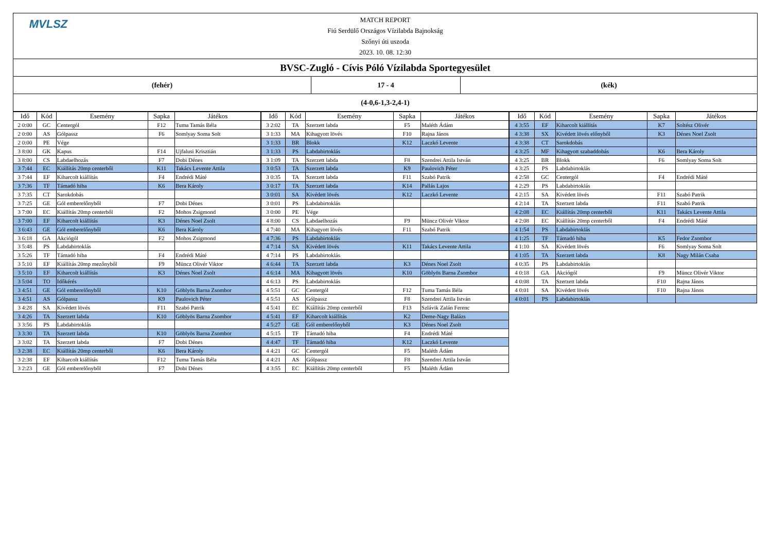MVLSZ
MATCH REPORT
Fiú Serdülő Országos Vízilabda Bajnokság
Szőnyi úti uszoda
2023. 10. 08. 12:30
BVSC-Zugló - Cívis Póló Vízilabda Sportegyesület
(fehér) 17 - 4 (kék)
(4-0,6-1,3-2,4-1)
| Idő | Kód | Esemény | Sapka | Játékos |
| --- | --- | --- | --- | --- |
| 2 0:00 | GC | Centergól | F12 | Tuma Tamás Béla |
| 2 0:00 | AS | Gólpassz | F6 | Somlyay Soma Solt |
| 2 0:00 | PE | Vége | | |
| 3 8:00 | GK | Kapus | F14 | Ujfalusi Krisztián |
| 3 8:00 | CS | Labdaelhozás | F7 | Dobi Dénes |
| 3 7:44 | EC | Kiállítás 20mp centerből | K11 | Takács Levente Attila |
| 3 7:44 | EF | Kiharcolt kiállítás | F4 | Endrédi Máté |
| 3 7:36 | TF | Támadó hiba | K6 | Bera Károly |
| 3 7:35 | CT | Sarokdobás | | |
| 3 7:25 | GE | Gól emberelőnyből | F7 | Dobi Dénes |
| 3 7:00 | EC | Kiállítás 20mp centerből | F2 | Mohos Zsigmond |
| 3 7:00 | EF | Kiharcolt kiállítás | K3 | Dénes Noel Zsolt |
| 3 6:43 | GE | Gól emberelőnyből | K6 | Bera Károly |
| 3 6:18 | GA | Akciógól | F2 | Mohos Zsigmond |
| 3 5:48 | PS | Labdabirtoklás | | |
| 3 5:26 | TF | Támadó hiba | F4 | Endrédi Máté |
| 3 5:10 | EF | Kiállítás 20mp mezőnyből | F9 | Müncz Olivér Viktor |
| 3 5:10 | EF | Kiharcolt kiállítás | K3 | Dénes Noel Zsolt |
| 3 5:04 | TO | Időkérés | | |
| 3 4:51 | GE | Gól emberelőnyből | K10 | Göblyös Barna Zsombor |
| 3 4:51 | AS | Gólpassz | K9 | Paulovich Péter |
| 3 4:28 | SA | Kivédett lövés | F11 | Szabó Patrik |
| 3 4:26 | TA | Szerzett labda | K10 | Göblyös Barna Zsombor |
| 3 3:56 | PS | Labdabirtoklás | | |
| 3 3:30 | TA | Szerzett labda | K10 | Göblyös Barna Zsombor |
| 3 3:02 | TA | Szerzett labda | F7 | Dobi Dénes |
| 3 2:38 | EC | Kiállítás 20mp centerből | K6 | Bera Károly |
| 3 2:38 | EF | Kiharcolt kiállítás | F12 | Tuma Tamás Béla |
| 3 2:23 | GE | Gól emberelőnyből | F7 | Dobi Dénes |
| Idő | Kód | Esemény | Sapka | Játékos |
| --- | --- | --- | --- | --- |
| 3 2:02 | TA | Szerzett labda | F5 | Maléth Ádám |
| 3 1:33 | MA | Kihagyott lövés | F10 | Rajna János |
| 3 1:33 | BR | Blokk | K12 | Laczkó Levente |
| 3 1:33 | PS | Labdabirtoklás | | |
| 3 1:09 | TA | Szerzett labda | F8 | Szendrei Attila István |
| 3 0:53 | TA | Szerzett labda | K9 | Paulovich Péter |
| 3 0:35 | TA | Szerzett labda | F11 | Szabó Patrik |
| 3 0:17 | TA | Szerzett labda | K14 | Pallás Lajos |
| 3 0:01 | SA | Kivédett lövés | K12 | Laczkó Levente |
| 3 0:01 | PS | Labdabirtoklás | | |
| 3 0:00 | PE | Vége | | |
| 4 8:00 | CS | Labdaelhozás | F9 | Müncz Olivér Viktor |
| 4 7:40 | MA | Kihagyott lövés | F11 | Szabó Patrik |
| 4 7:36 | PS | Labdabirtoklás | | |
| 4 7:14 | SA | Kivédett lövés | K11 | Takács Levente Attila |
| 4 7:14 | PS | Labdabirtoklás | | |
| 4 6:44 | TA | Szerzett labda | K3 | Dénes Noel Zsolt |
| 4 6:14 | MA | Kihagyott lövés | K10 | Göblyös Barna Zsombor |
| 4 6:13 | PS | Labdabirtoklás | | |
| 4 5:51 | GC | Centergól | F12 | Tuma Tamás Béla |
| 4 5:51 | AS | Gólpassz | F8 | Szendrei Attila István |
| 4 5:41 | EC | Kiállítás 20mp centerből | F13 | Szlávik Zalán Ferenc |
| 4 5:41 | EF | Kiharcolt kiállítás | K2 | Deme-Nagy Balázs |
| 4 5:27 | GE | Gól emberelőnyből | K3 | Dénes Noel Zsolt |
| 4 5:15 | TF | Támadó hiba | F4 | Endrédi Máté |
| 4 4:47 | TF | Támadó hiba | K12 | Laczkó Levente |
| 4 4:21 | GC | Centergól | F5 | Maléth Ádám |
| 4 4:21 | AS | Gólpassz | F8 | Szendrei Attila István |
| 4 3:55 | EC | Kiállítás 20mp centerből | F5 | Maléth Ádám |
| Idő | Kód | Esemény | Sapka | Játékos |
| --- | --- | --- | --- | --- |
| 4 3:55 | EF | Kiharcolt kiállítás | K7 | Soltész Olivér |
| 4 3:38 | SX | Kivédett lövés előnyből | K3 | Dénes Noel Zsolt |
| 4 3:38 | CT | Sarokdobás | | |
| 4 3:25 | MF | Kihagyott szabaddobás | K6 | Bera Károly |
| 4 3:25 | BR | Blokk | F6 | Somlyay Soma Solt |
| 4 3:25 | PS | Labdabirtoklás | | |
| 4 2:58 | GC | Centergól | F4 | Endrédi Máté |
| 4 2:29 | PS | Labdabirtoklás | | |
| 4 2:15 | SA | Kivédett lövés | F11 | Szabó Patrik |
| 4 2:14 | TA | Szerzett labda | F11 | Szabó Patrik |
| 4 2:08 | EC | Kiállítás 20mp centerből | K11 | Takács Levente Attila |
| 4 2:08 | EC | Kiállítás 20mp centerből | F4 | Endrédi Máté |
| 4 1:54 | PS | Labdabirtoklás | | |
| 4 1:25 | TF | Támadó hiba | K5 | Fedor Zsombor |
| 4 1:10 | SA | Kivédett lövés | F6 | Somlyay Soma Solt |
| 4 1:05 | TA | Szerzett labda | K8 | Nagy Milán Csaba |
| 4 0:35 | PS | Labdabirtoklás | | |
| 4 0:18 | GA | Akciógól | F9 | Müncz Olivér Viktor |
| 4 0:08 | TA | Szerzett labda | F10 | Rajna János |
| 4 0:01 | SA | Kivédett lövés | F10 | Rajna János |
| 4 0:01 | PS | Labdabirtoklás | | |